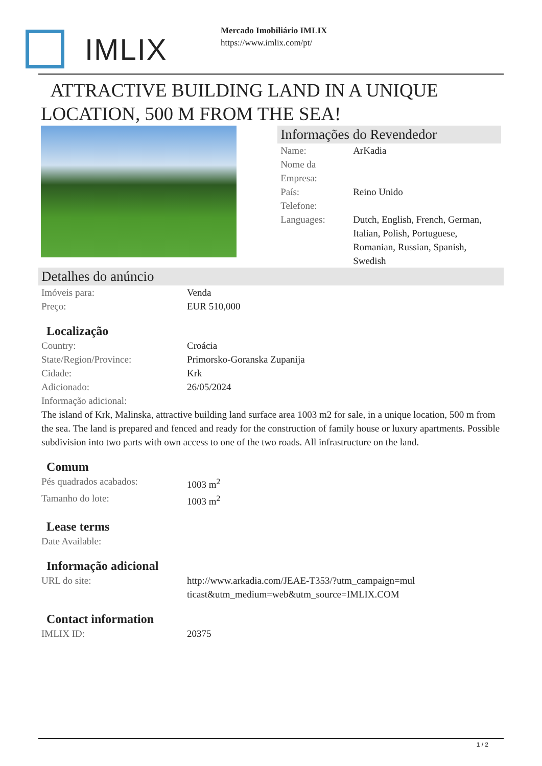IMLIX
Mercado Imobiliário IMLIX
https://www.imlix.com/pt/
ATTRACTIVE BUILDING LAND IN A UNIQUE LOCATION, 500 M FROM THE SEA!
Informações do Revendedor
| Name: | ArKadia |
| Nome da Empresa: | |
| País: | Reino Unido |
| Telefone: | |
| Languages: | Dutch, English, French, German, Italian, Polish, Portuguese, Romanian, Russian, Spanish, Swedish |
Detalhes do anúncio
| Imóveis para: | Venda |
| Preço: | EUR 510,000 |
Localização
| Country: | Croácia |
| State/Region/Province: | Primorsko-Goranska Zupanija |
| Cidade: | Krk |
| Adicionado: | 26/05/2024 |
| Informação adicional: | |
The island of Krk, Malinska, attractive building land surface area 1003 m2 for sale, in a unique location, 500 m from the sea. The land is prepared and fenced and ready for the construction of family house or luxury apartments. Possible subdivision into two parts with own access to one of the two roads. All infrastructure on the land.
Comum
| Pés quadrados acabados: | 1003 m<sup>2</sup> |
| Tamanho do lote: | 1003 m<sup>2</sup> |
Lease terms
| Date Available: | |
Informação adicional
| URL do site: | http://www.arkadia.com/JEAE-T353/?utm_campaign=multicast&utm_medium=web&utm_source=IMLIX.COM |
Contact information
| IMLIX ID: | 20375 |
1 / 2